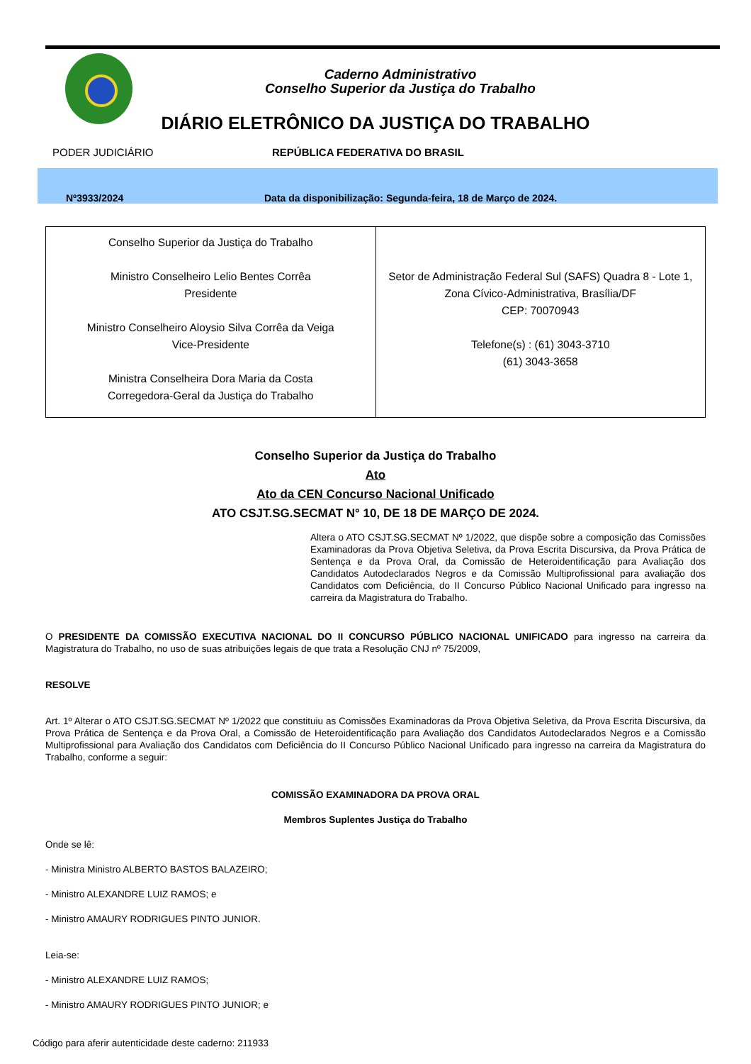Caderno Administrativo
Conselho Superior da Justiça do Trabalho
DIÁRIO ELETRÔNICO DA JUSTIÇA DO TRABALHO
PODER JUDICIÁRIO REPÚBLICA FEDERATIVA DO BRASIL
Nº3933/2024 Data da disponibilização: Segunda-feira, 18 de Março de 2024.
| Conselho Superior da Justiça do Trabalho Ministro Conselheiro Lelio Bentes Corrêa Presidente Ministro Conselheiro Aloysio Silva Corrêa da Veiga Vice-Presidente Ministra Conselheira Dora Maria da Costa Corregedora-Geral da Justiça do Trabalho | Setor de Administração Federal Sul (SAFS) Quadra 8 - Lote 1, Zona Cívico-Administrativa, Brasília/DF CEP: 70070943 Telefone(s) : (61) 3043-3710 (61) 3043-3658 |
Conselho Superior da Justiça do Trabalho
Ato
Ato da CEN Concurso Nacional Unificado
ATO CSJT.SG.SECMAT N° 10, DE 18 DE MARÇO DE 2024.
Altera o ATO CSJT.SG.SECMAT Nº 1/2022, que dispõe sobre a composição das Comissões Examinadoras da Prova Objetiva Seletiva, da Prova Escrita Discursiva, da Prova Prática de Sentença e da Prova Oral, da Comissão de Heteroidentificação para Avaliação dos Candidatos Autodeclarados Negros e da Comissão Multiprofissional para avaliação dos Candidatos com Deficiência, do II Concurso Público Nacional Unificado para ingresso na carreira da Magistratura do Trabalho.
O PRESIDENTE DA COMISSÃO EXECUTIVA NACIONAL DO II CONCURSO PÚBLICO NACIONAL UNIFICADO para ingresso na carreira da Magistratura do Trabalho, no uso de suas atribuições legais de que trata a Resolução CNJ nº 75/2009,
RESOLVE
Art. 1º Alterar o ATO CSJT.SG.SECMAT Nº 1/2022 que constituiu as Comissões Examinadoras da Prova Objetiva Seletiva, da Prova Escrita Discursiva, da Prova Prática de Sentença e da Prova Oral, a Comissão de Heteroidentificação para Avaliação dos Candidatos Autodeclarados Negros e a Comissão Multiprofissional para Avaliação dos Candidatos com Deficiência do II Concurso Público Nacional Unificado para ingresso na carreira da Magistratura do Trabalho, conforme a seguir:
COMISSÃO EXAMINADORA DA PROVA ORAL
Membros Suplentes Justiça do Trabalho
Onde se lê:
- Ministra Ministro ALBERTO BASTOS BALAZEIRO;
- Ministro ALEXANDRE LUIZ RAMOS; e
- Ministro AMAURY RODRIGUES PINTO JUNIOR.
Leia-se:
- Ministro ALEXANDRE LUIZ RAMOS;
- Ministro AMAURY RODRIGUES PINTO JUNIOR; e
Código para aferir autenticidade deste caderno: 211933